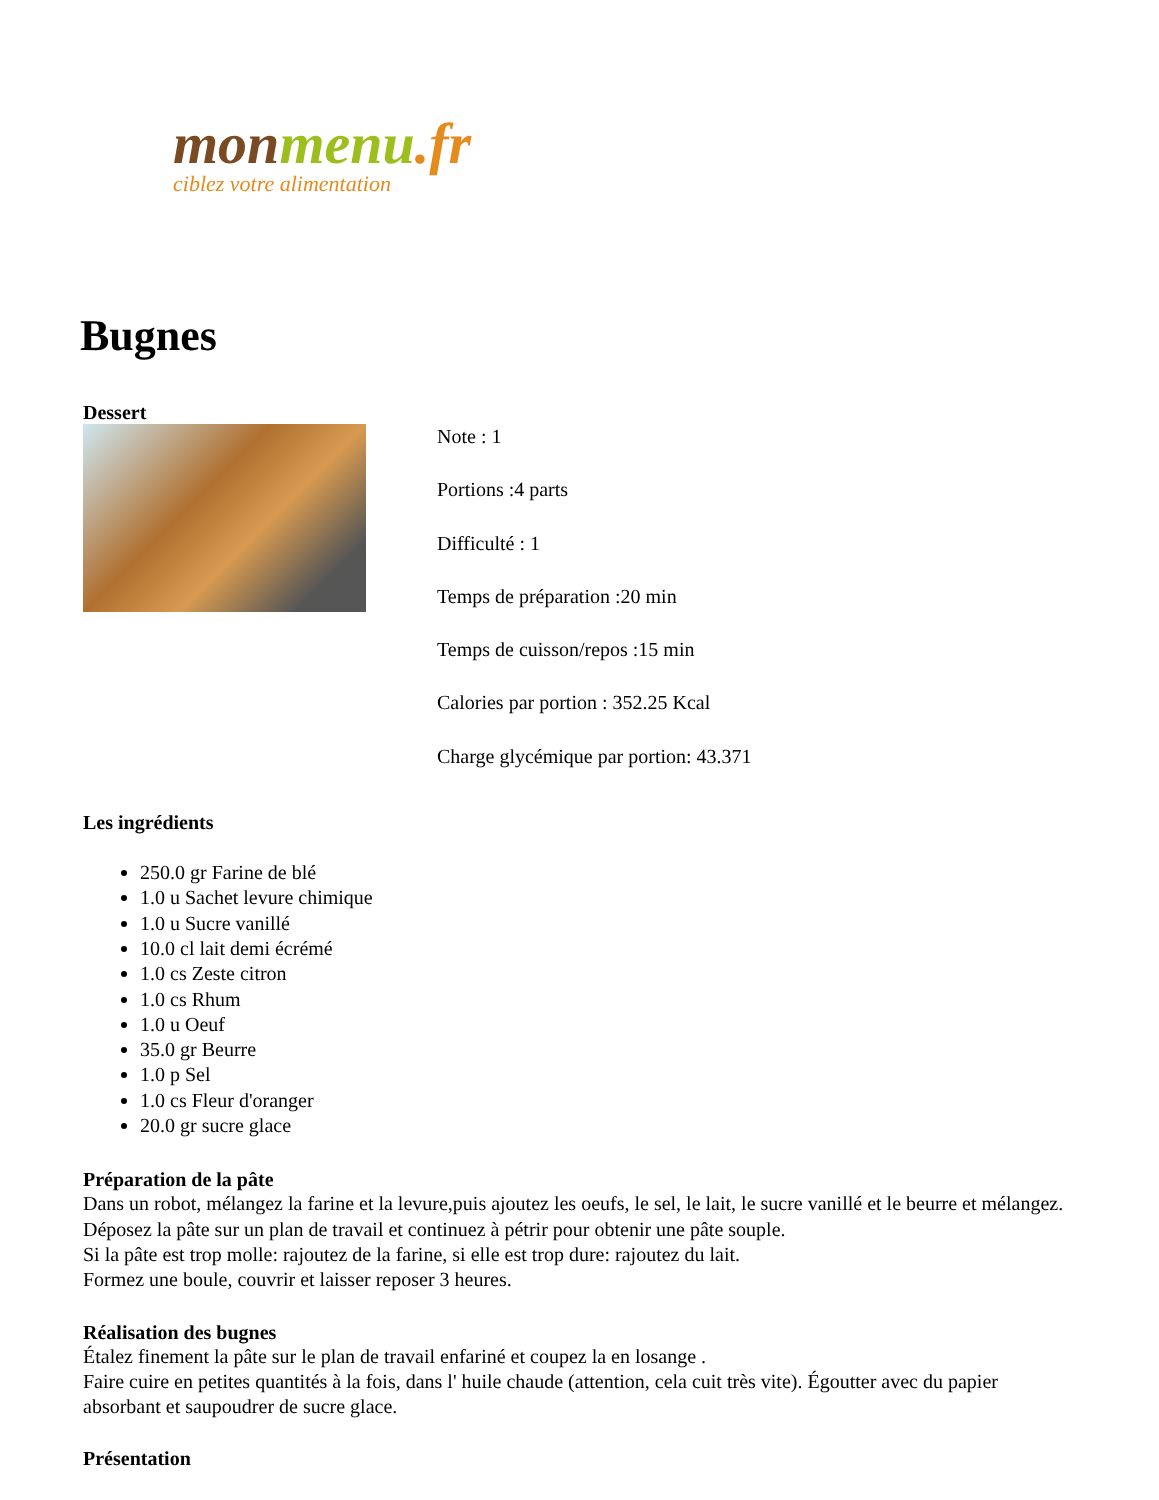mon menu.fr
ciblez votre alimentation
Bugnes
Dessert
Note : 1
Portions :4 parts
Difficulté : 1
Temps de préparation :20 min
Temps de cuisson/repos :15 min
Calories par portion : 352.25 Kcal
Charge glycémique par portion: 43.371
Les ingrédients
250.0 gr Farine de blé
1.0 u Sachet levure chimique
1.0 u Sucre vanillé
10.0 cl lait demi écrémé
1.0 cs Zeste citron
1.0 cs Rhum
1.0 u Oeuf
35.0 gr Beurre
1.0 p Sel
1.0 cs Fleur d'oranger
20.0 gr sucre glace
Préparation de la pâte
Dans un robot, mélangez la farine et la levure,puis ajoutez les oeufs, le sel, le lait, le sucre vanillé et le beurre et mélangez. Déposez la pâte sur un plan de travail et continuez à pétrir pour obtenir une pâte souple.
Si la pâte est trop molle: rajoutez de la farine, si elle est trop dure: rajoutez du lait.
Formez une boule, couvrir et laisser reposer 3 heures.
Réalisation des bugnes
Étalez finement la pâte sur le plan de travail enfariné et coupez la en losange .
Faire cuire en petites quantités à la fois, dans l' huile chaude (attention, cela cuit très vite). Égoutter avec du papier absorbant et saupoudrer de sucre glace.
Présentation